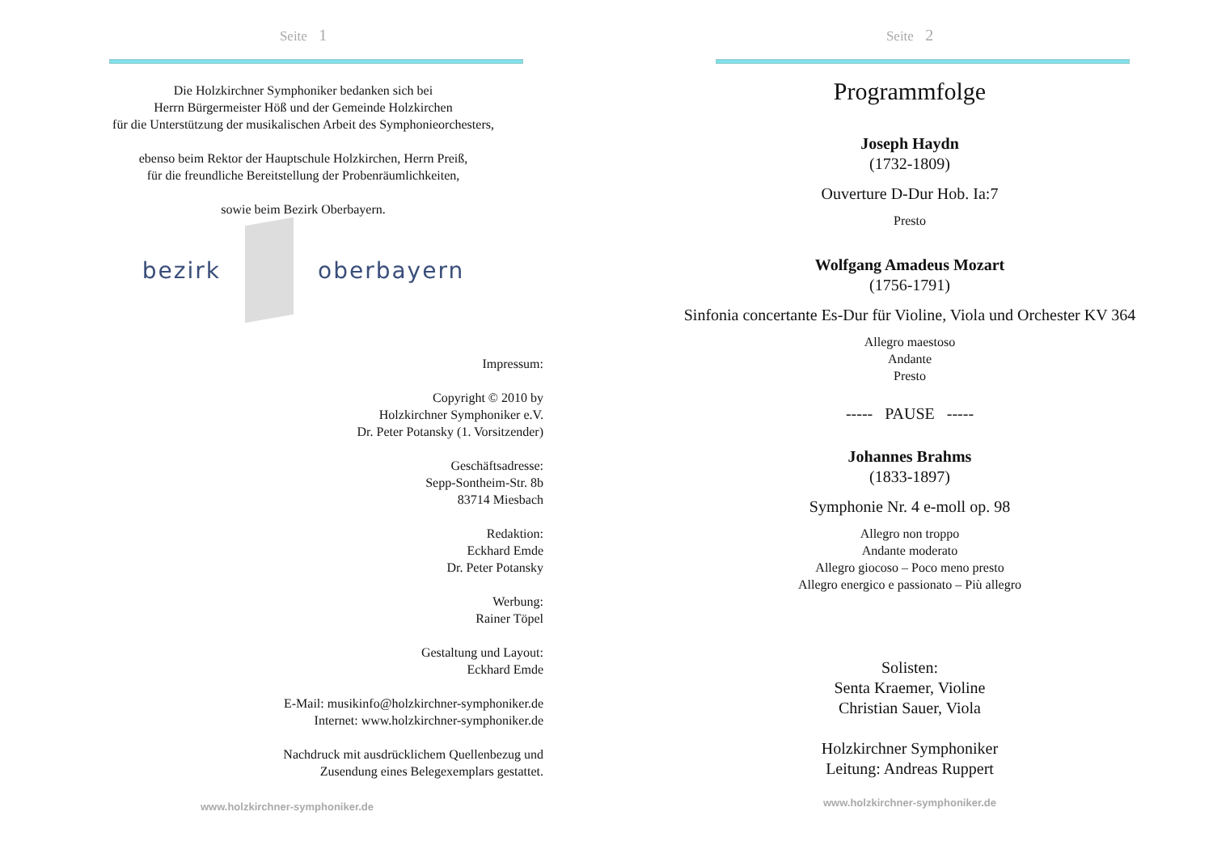Seite 1
Die Holzkirchner Symphoniker bedanken sich bei
Herrn Bürgermeister Höß und der Gemeinde Holzkirchen
für die Unterstützung der musikalischen Arbeit des Symphonieorchesters,
ebenso beim Rektor der Hauptschule Holzkirchen, Herrn Preiß,
für die freundliche Bereitstellung der Probenräumlichkeiten,
sowie beim Bezirk Oberbayern.
bezirk oberbayern
Impressum:
Copyright © 2010 by
Holzkirchner Symphoniker e.V.
Dr. Peter Potansky (1. Vorsitzender)
Geschäftsadresse:
Sepp-Sontheim-Str. 8b
83714 Miesbach
Redaktion:
Eckhard Emde
Dr. Peter Potansky
Werbung:
Rainer Töpel
Gestaltung und Layout:
Eckhard Emde
E-Mail: musikinfo@holzkirchner-symphoniker.de
Internet: www.holzkirchner-symphoniker.de
Nachdruck mit ausdrücklichem Quellenbezug und
Zusendung eines Belegexemplars gestattet.
www.holzkirchner-symphoniker.de
Seite 2
Programmfolge
Joseph Haydn
(1732-1809)
Ouverture D-Dur Hob. Ia:7
Presto
Wolfgang Amadeus Mozart
(1756-1791)
Sinfonia concertante Es-Dur für Violine, Viola und Orchester KV 364
Allegro maestoso
Andante
Presto
----- PAUSE -----
Johannes Brahms
(1833-1897)
Symphonie Nr. 4 e-moll op. 98
Allegro non troppo
Andante moderato
Allegro giocoso – Poco meno presto
Allegro energico e passionato – Più allegro
Solisten:
Senta Kraemer, Violine
Christian Sauer, Viola
Holzkirchner Symphoniker
Leitung: Andreas Ruppert
www.holzkirchner-symphoniker.de